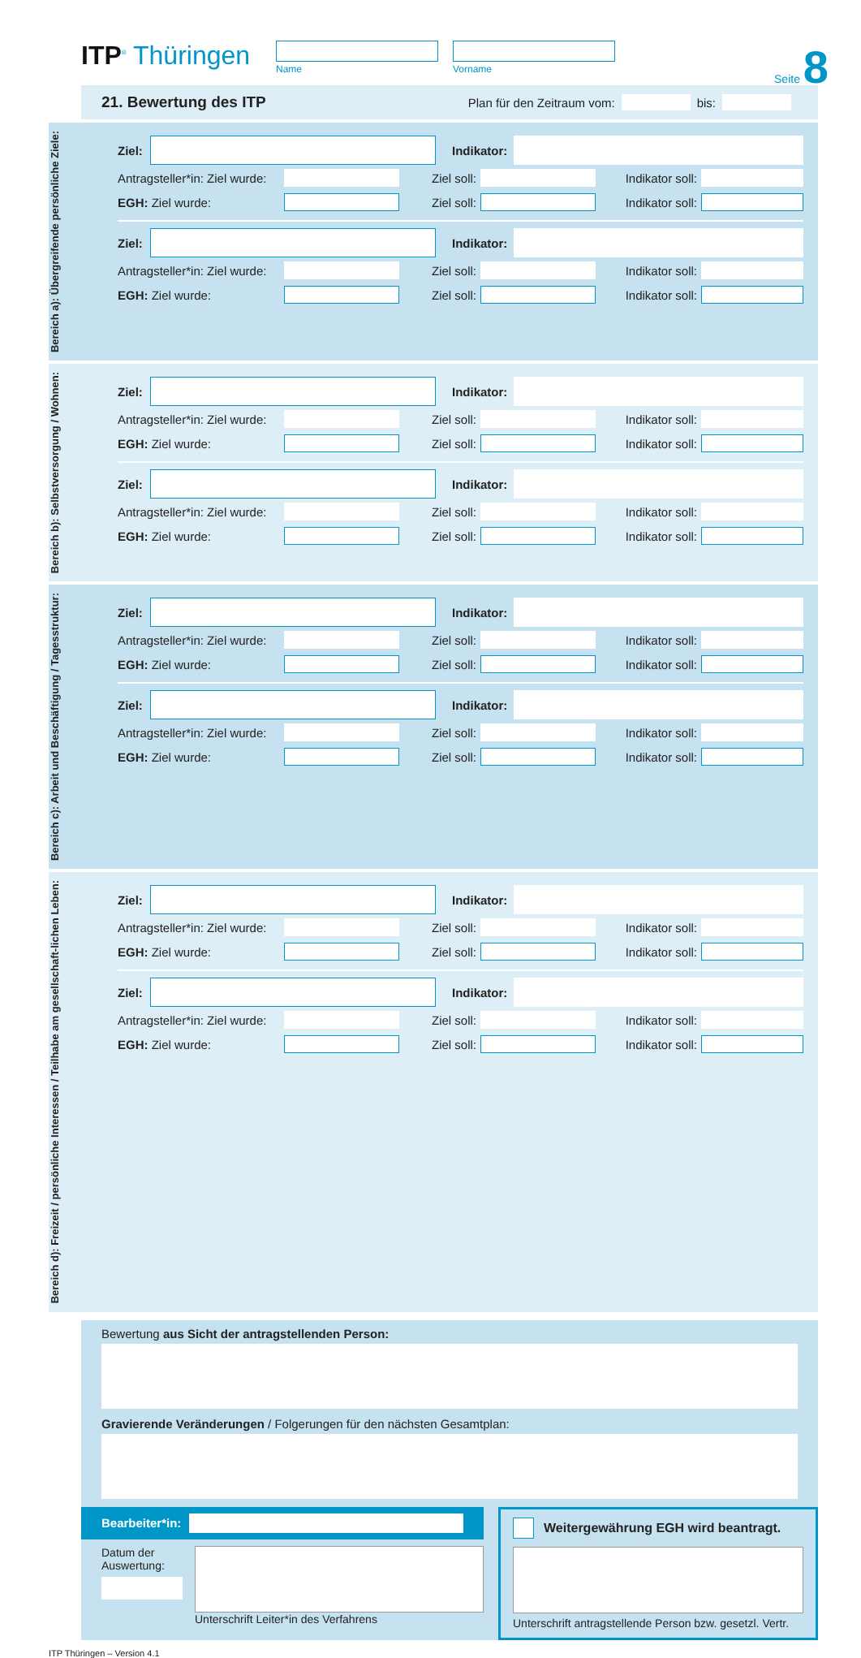ITP<sup>®</sup> Thüringen
Name Vorname
Seite 8
21. Bewertung des ITP
Plan für den Zeitraum vom: bis:
Bereich a): Übergreifende persönliche Ziele:
Ziel:
Indikator:
Antragsteller*in: Ziel wurde:
Ziel soll:
Indikator soll:
EGH: Ziel wurde: Ziel soll:
Indikator soll:
Ziel:
Indikator:
Antragsteller*in: Ziel wurde:
Ziel soll:
Indikator soll:
EGH: Ziel wurde: Ziel soll:
Indikator soll:
Bereich b): Selbstversorgung / Wohnen:
Ziel:
Indikator:
Antragsteller*in: Ziel wurde:
Ziel soll:
Indikator soll:
EGH: Ziel wurde: Ziel soll:
Indikator soll:
Ziel:
Indikator:
Antragsteller*in: Ziel wurde:
Ziel soll:
Indikator soll:
EGH: Ziel wurde: Ziel soll:
Indikator soll:
Bereich c): Arbeit und Beschäftigung / Tagesstruktur:
Ziel:
Indikator:
Antragsteller*in: Ziel wurde:
Ziel soll:
Indikator soll:
EGH: Ziel wurde: Ziel soll:
Indikator soll:
Ziel:
Indikator:
Antragsteller*in: Ziel wurde:
Ziel soll:
Indikator soll:
EGH: Ziel wurde: Ziel soll:
Indikator soll:
Bereich d): Freizeit / persönliche Interessen / Teilhabe am gesellschaft-lichen Leben:
Ziel:
Indikator:
Antragsteller*in: Ziel wurde:
Ziel soll:
Indikator soll:
EGH: Ziel wurde: Ziel soll:
Indikator soll:
Ziel:
Indikator:
Antragsteller*in: Ziel wurde:
Ziel soll:
Indikator soll:
EGH: Ziel wurde: Ziel soll:
Indikator soll:
Bewertung aus Sicht der antragstellenden Person:
Gravierende Veränderungen / Folgerungen für den nächsten Gesamtplan:
Bearbeiter*in:
Datum der Auswertung:
Unterschrift Leiter*in des Verfahrens
Weitergewährung EGH wird beantragt.
Unterschrift antragstellende Person bzw. gesetzl. Vertr.
ITP Thüringen – Version 4.1